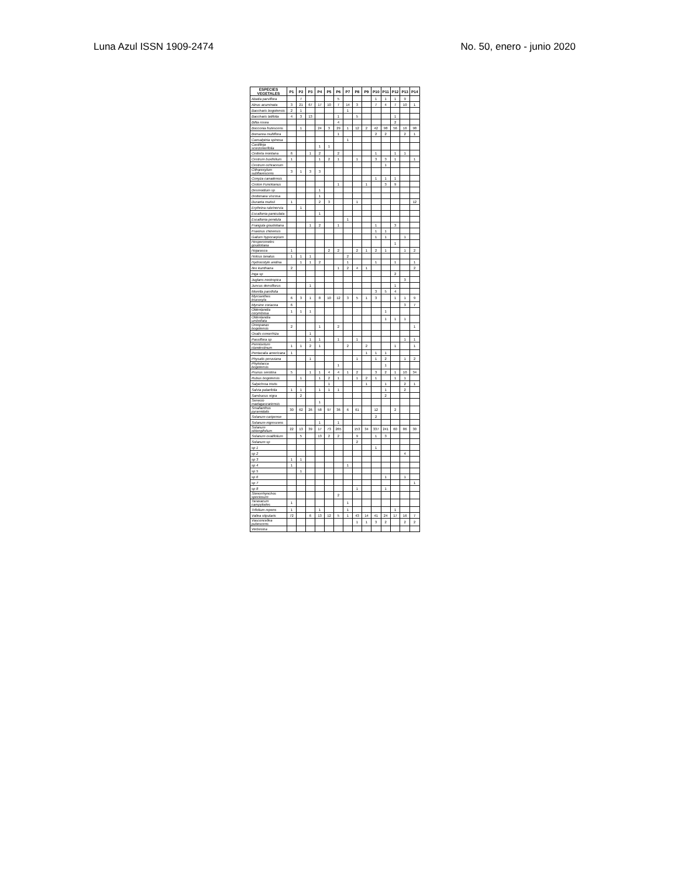Luna Azul ISSN 1909-2474 No. 50, enero - junio 2020
| ESPECIES VEGETALES | P1 | P2 | P3 | P4 | P5 | P6 | P7 | P8 | P9 | P10 | P11 | P12 | P13 | P14 |
| --- | --- | --- | --- | --- | --- | --- | --- | --- | --- | --- | --- | --- | --- | --- |
| Abatia parviflora | | 7 | | | | 5 | | | | 1 | 1 | 1 | 9 | |
| Alnus acuminata | 3 | 21 | 67 | 17 | 10 | 7 | 14 | 3 | | 7 | 4 | 7 | 10 | 1 |
| Baccharis bogotensis | 2 | 1 | | | | | 1 | | | | | | | |
| Baccharis latifolia | 4 | 3 | 13 | | | 1 | | 5 | | | | 1 | | |
| Billia rosea | | | | | | 4 | | | | | | 2 | | |
| Bocconia frutescens | | 1 | | 24 | 3 | 29 | 1 | 12 | 2 | 42 | 98 | 56 | 16 | 98 |
| Bomarea multiflora | | | | | | 1 | | | | 2 | 2 | | 2 | 1 |
| Caesalpinia spinosa | | | | | | | 1 | | | | | | | |
| Castilleja scorzonerifolia | | | | 1 | 1 | | | | | | | | | |
| Cedrela montana | 6 | | 1 | 2 | | 2 | | | | 1 | | 1 | 1 | |
| Cestrum buxifolium | 1 | | | 1 | 2 | 1 | | 1 | | 3 | 3 | 1 | | 1 |
| Cestrum ochraceum | | | | | | | | | | | 1 | | | |
| Citharexylum subflavescens | 3 | 1 | 3 | 3 | | | | | | | | | | |
| Conyza canadensis | | | | | | | | | | 1 | 1 | 1 | | |
| Croton Funckianus | | | | | | 1 | | | 1 | | 3 | 9 | | |
| Desmodium sp | | | | 1 | | | | | | | | | | |
| Dodonaea viscosa | | | | 1 | | | | | | | | | | |
| Duranta mutisii | 1 | | | 2 | 3 | | | 1 | | | | | | 12 |
| Erythrina rubrinervia | | 1 | | | | | | | | | | | | |
| Escallonia paniculata | | | | 1 | | | | | | | | | | |
| Escallonia pendula | | | | | | | 1 | | | | | | | |
| Frangula goudotiana | | | 1 | 2 | | 1 | | | | 1 | | 3 | | |
| Fraxinus chinensis | | | | | | | | | | 1 | 1 | | | |
| Galium hypocarpium | | | | | | | | | | 1 | 1 | | 1 | |
| Hesperomeles goudotiana | | | | | | | | | | | | 1 | | |
| Hojarasca | 1 | | | | 2 | 2 | | 2 | 1 | 2 | 1 | | 1 | 2 |
| Holcus lanatus | 1 | 1 | 1 | | | | 2 | | | | | | | |
| Hydrocotyle andina | | 1 | 1 | 2 | | | 1 | | | 1 | | 1 | | 1 |
| Ilex kunthiana | 2 | | | | | 1 | 2 | 4 | 1 | | | | | 2 |
| Inga sp | | | | | | | | | | | | 2 | | |
| Juglans neotropica | | | | | | | | | | | | | 3 | |
| Juncus densiflorus | | | 1 | | | | | | | | | 1 | | |
| Morella parvifolia | | | | | | | | | | 3 | 5 | 4 | | |
| Myrcianthes leucoxyla | 6 | 3 | 1 | 8 | 10 | 12 | 3 | 5 | 1 | 3 | | 1 | 1 | 9 |
| Myrsine coriacea | 6 | | | | | | | | | | | | 3 | 7 |
| Oldenlandia corymbosa | 1 | 1 | 1 | | | | | | | | 1 | | | |
| Oldenlandia umbellata | | | | | | | | | | | 1 | 1 | 1 | |
| Oreopanax bogotensis | 2 | | | 1 | | 2 | | | | | | | | 1 |
| Oxalis conorrhiza | | | 1 | | | | | | | | | | | |
| Passiflora sp | | | 1 | 1 | | 1 | | 1 | | | | | 1 | 1 |
| Pennisetum clandestinum | 1 | 1 | 2 | 1 | | | 2 | | 2 | | | 1 | | 1 |
| Pentacalia americana | 1 | | | | | | | | 1 | 1 | 1 | | | |
| Physalis peruviana | | | 1 | | | | | 1 | | 1 | 2 | | 1 | 2 |
| Phytolacca bogotensis | | | | | | 1 | | | | | 1 | | | |
| Prunus serotina | 5 | | 1 | 1 | 4 | 4 | 1 | 2 | | 3 | 2 | 1 | 10 | 34 |
| Rubus bogotensis | | 1 | | 1 | 2 | 1 | | 1 | 2 | 1 | | 1 | 1 | |
| Salpichroa tristis | | | | | 1 | | | | 1 | | 1 | | 2 | 1 |
| Salvia palaefolia | 1 | 1 | | 1 | 1 | 1 | | | | | 1 | | 2 | |
| Sambucus nigra | | 2 | | | | | | | | | 2 | | | |
| Senecio madagascariensis | | | | 1 | | | | | | | | | | |
| Smallanthus pyramidalis | 30 | 62 | 26 | 58 | 97 | 36 | 6 | 61 | | 12 | | 2 | | |
| Solanum caripense | | | | | | | | | | 2 | | | | |
| Solanum nigrescens | | | | 1 | | 1 | | | | | | | | |
| Solanum oblongifolium | 22 | 13 | 39 | 17 | 73 | 265 | | 153 | 34 | 337 | 241 | 60 | 86 | 30 |
| Solanum ovalifolium | | 5 | | 13 | 2 | 2 | | 9 | | 1 | 3 | | | |
| Solanum sp | | | | | | | | 2 | | | | | | |
| sp 1 | | | | | | | | | | 1 | | | | |
| sp 2 | | | | | | | | | | | | | 4 | |
| sp 3 | 1 | 1 | | | | | | | | | | | | |
| sp 4 | 1 | | | | | | 1 | | | | | | | |
| sp 5 | | 1 | | | | | | | | | | | | |
| sp 6 | | | | | | | | | | | 1 | | 1 | |
| sp 7 | | | | | | | | | | | | | | 1 |
| sp 8 | | | | | | | | 1 | | | 1 | | | |
| Stenorrhynchos speciosum | | | | | | 2 | | | | | | | | |
| Taraxacum campylodes | 1 | | | | | | 1 | | | | | | | |
| Trifolium repens | 1 | | | 1 | | | 1 | | | | | 1 | | |
| Vallea stipularis | 72 | | 6 | 13 | 12 | 5 | 1 | 43 | 14 | 41 | 24 | 17 | 16 | 7 |
| Vasconcellea pubescens | | | | | | | | 1 | 1 | 3 | 2 | | 2 | 2 |
| Verbesina | | | | | | | | | | | | | | |